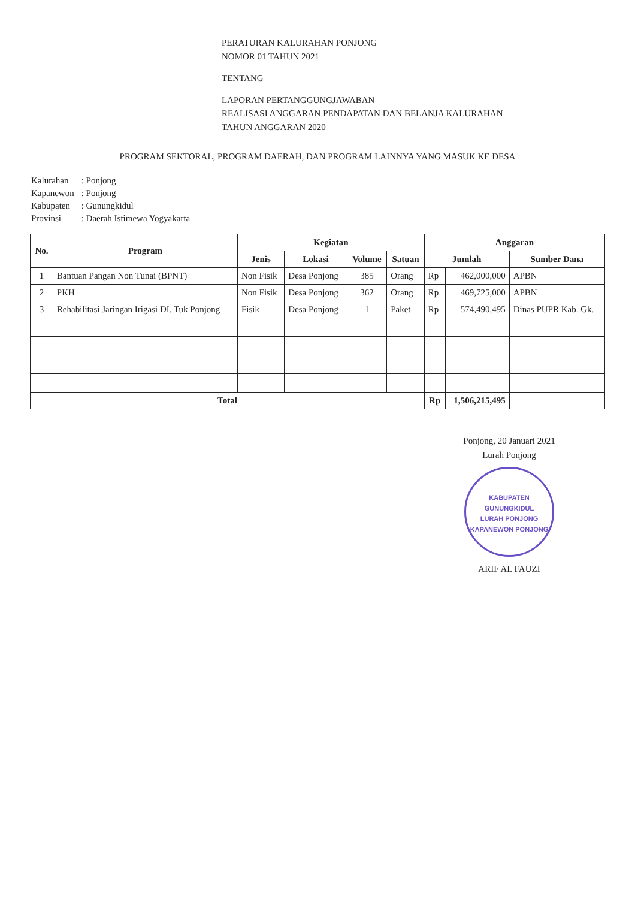PERATURAN KALURAHAN PONJONG
NOMOR 01 TAHUN 2021
TENTANG
LAPORAN PERTANGGUNGJAWABAN
REALISASI ANGGARAN PENDAPATAN DAN BELANJA KALURAHAN
TAHUN ANGGARAN 2020
PROGRAM SEKTORAL, PROGRAM DAERAH, DAN PROGRAM LAINNYA YANG MASUK KE DESA
| Kalurahan | : Ponjong |
| Kapanewon | : Ponjong |
| Kabupaten | : Gunungkidul |
| Provinsi | : Daerah Istimewa Yogyakarta |
| No. | Program | Kegiatan | | | | Anggaran | | |
| --- | --- | --- | --- | --- | --- | --- | --- | --- |
| | | Jenis | Lokasi | Volume | Satuan | Jumlah | | Sumber Dana |
| 1 | Bantuan Pangan Non Tunai (BPNT) | Non Fisik | Desa Ponjong | 385 | Orang | Rp | 462,000,000 | APBN |
| 2 | PKH | Non Fisik | Desa Ponjong | 362 | Orang | Rp | 469,725,000 | APBN |
| 3 | Rehabilitasi Jaringan Irigasi DI. Tuk Ponjong | Fisik | Desa Ponjong | 1 | Paket | Rp | 574,490,495 | Dinas PUPR Kab. Gk. |
| Total | | | | | | Rp | 1,506,215,495 | |
Ponjong, 20 Januari 2021
Lurah Ponjong
KABUPATEN GUNUNGKIDUL
LURAH PONJONG
KAPANEWON PONJONG
ARIF AL FAUZI